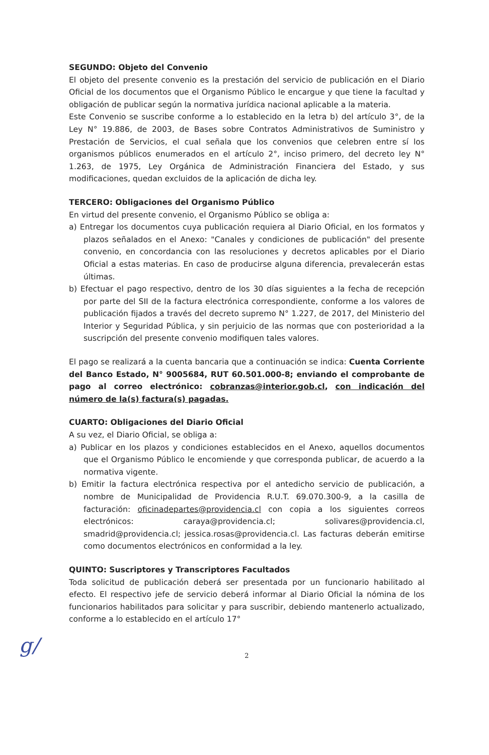SEGUNDO: Objeto del Convenio
El objeto del presente convenio es la prestación del servicio de publicación en el Diario Oficial de los documentos que el Organismo Público le encargue y que tiene la facultad y obligación de publicar según la normativa jurídica nacional aplicable a la materia.
Este Convenio se suscribe conforme a lo establecido en la letra b) del artículo 3°, de la Ley N° 19.886, de 2003, de Bases sobre Contratos Administrativos de Suministro y Prestación de Servicios, el cual señala que los convenios que celebren entre sí los organismos públicos enumerados en el artículo 2°, inciso primero, del decreto ley N° 1.263, de 1975, Ley Orgánica de Administración Financiera del Estado, y sus modificaciones, quedan excluidos de la aplicación de dicha ley.
TERCERO: Obligaciones del Organismo Público
En virtud del presente convenio, el Organismo Público se obliga a:
a) Entregar los documentos cuya publicación requiera al Diario Oficial, en los formatos y plazos señalados en el Anexo: "Canales y condiciones de publicación" del presente convenio, en concordancia con las resoluciones y decretos aplicables por el Diario Oficial a estas materias. En caso de producirse alguna diferencia, prevalecerán estas últimas.
b) Efectuar el pago respectivo, dentro de los 30 días siguientes a la fecha de recepción por parte del SII de la factura electrónica correspondiente, conforme a los valores de publicación fijados a través del decreto supremo N° 1.227, de 2017, del Ministerio del Interior y Seguridad Pública, y sin perjuicio de las normas que con posterioridad a la suscripción del presente convenio modifiquen tales valores.
El pago se realizará a la cuenta bancaria que a continuación se indica: Cuenta Corriente del Banco Estado, N° 9005684, RUT 60.501.000-8; enviando el comprobante de pago al correo electrónico: cobranzas@interior.gob.cl, con indicación del número de la(s) factura(s) pagadas.
CUARTO: Obligaciones del Diario Oficial
A su vez, el Diario Oficial, se obliga a:
a) Publicar en los plazos y condiciones establecidos en el Anexo, aquellos documentos que el Organismo Público le encomiende y que corresponda publicar, de acuerdo a la normativa vigente.
b) Emitir la factura electrónica respectiva por el antedicho servicio de publicación, a nombre de Municipalidad de Providencia R.U.T. 69.070.300-9, a la casilla de facturación: oficinadepartes@providencia.cl con copia a los siguientes correos electrónicos: caraya@providencia.cl; solivares@providencia.cl, smadrid@providencia.cl; jessica.rosas@providencia.cl. Las facturas deberán emitirse como documentos electrónicos en conformidad a la ley.
QUINTO: Suscriptores y Transcriptores Facultados
Toda solicitud de publicación deberá ser presentada por un funcionario habilitado al efecto. El respectivo jefe de servicio deberá informar al Diario Oficial la nómina de los funcionarios habilitados para solicitar y para suscribir, debiendo mantenerlo actualizado, conforme a lo establecido en el artículo 17°
2
g/